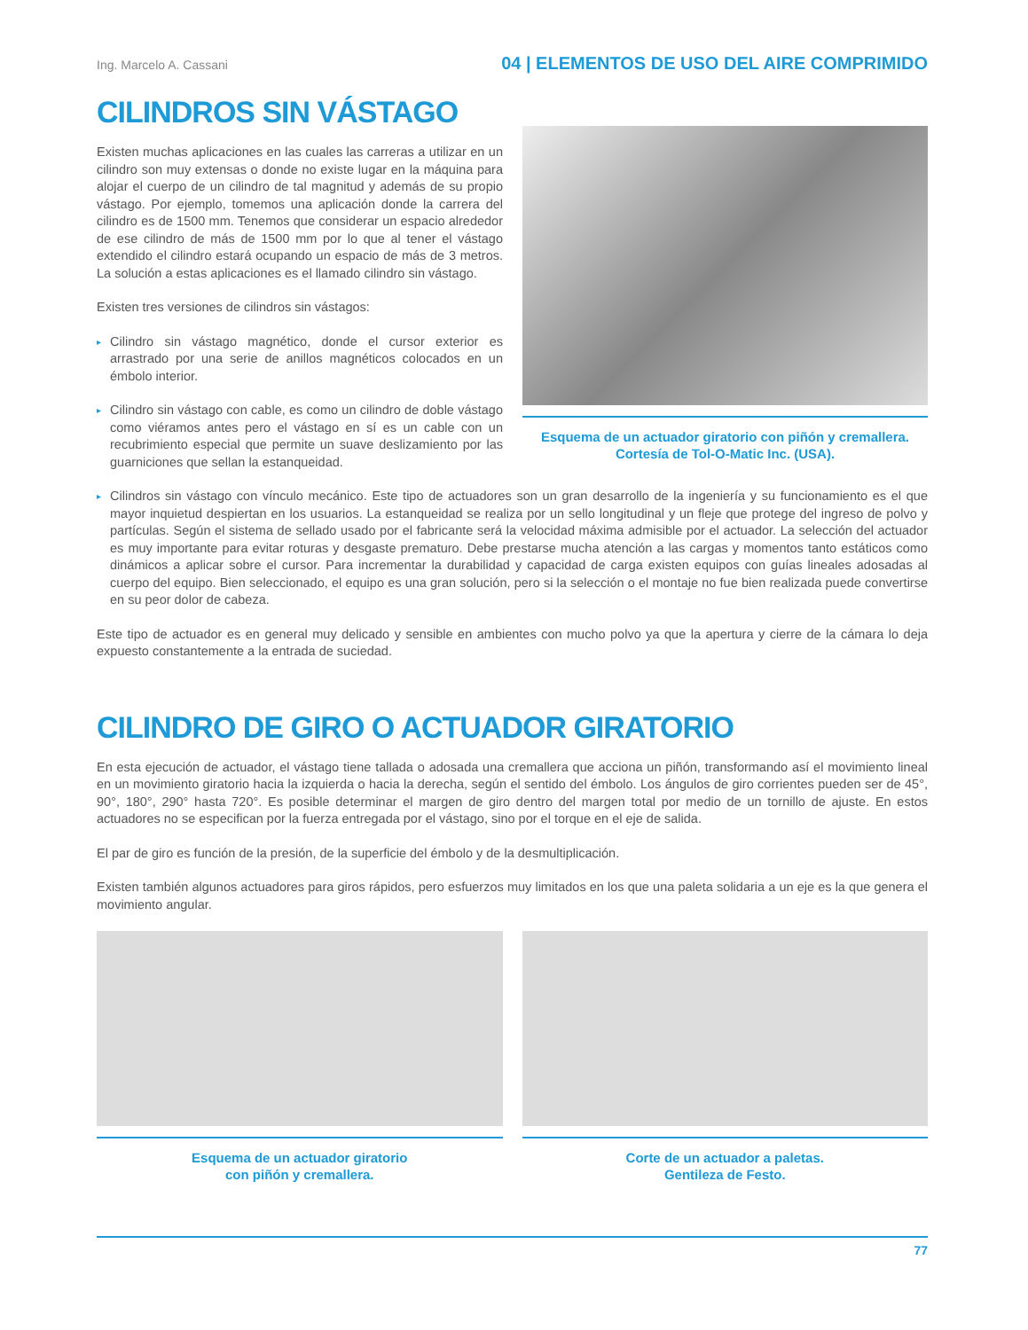Ing. Marcelo A. Cassani 04 | ELEMENTOS DE USO DEL AIRE COMPRIMIDO
CILINDROS SIN VÁSTAGO
Existen muchas aplicaciones en las cuales las carreras a utilizar en un cilindro son muy extensas o donde no existe lugar en la máquina para alojar el cuerpo de un cilindro de tal magnitud y además de su propio vástago. Por ejemplo, tomemos una aplicación donde la carrera del cilindro es de 1500 mm. Tenemos que considerar un espacio alrededor de ese cilindro de más de 1500 mm por lo que al tener el vástago extendido el cilindro estará ocupando un espacio de más de 3 metros. La solución a estas aplicaciones es el llamado cilindro sin vástago.
Existen tres versiones de cilindros sin vástagos:
▸ Cilindro sin vástago magnético, donde el cursor exterior es arrastrado por una serie de anillos magnéticos colocados en un émbolo interior.
▸ Cilindro sin vástago con cable, es como un cilindro de doble vástago como viéramos antes pero el vástago en sí es un cable con un recubrimiento especial que permite un suave deslizamiento por las guarniciones que sellan la estanqueidad.
Esquema de un actuador giratorio con piñón y cremallera.
Cortesía de Tol-O-Matic Inc. (USA).
▸ Cilindros sin vástago con vínculo mecánico. Este tipo de actuadores son un gran desarrollo de la ingeniería y su funcionamiento es el que mayor inquietud despiertan en los usuarios. La estanqueidad se realiza por un sello longitudinal y un fleje que protege del ingreso de polvo y partículas. Según el sistema de sellado usado por el fabricante será la velocidad máxima admisible por el actuador. La selección del actuador es muy importante para evitar roturas y desgaste prematuro. Debe prestarse mucha atención a las cargas y momentos tanto estáticos como dinámicos a aplicar sobre el cursor. Para incrementar la durabilidad y capacidad de carga existen equipos con guías lineales adosadas al cuerpo del equipo. Bien seleccionado, el equipo es una gran solución, pero si la selección o el montaje no fue bien realizada puede convertirse en su peor dolor de cabeza.
Este tipo de actuador es en general muy delicado y sensible en ambientes con mucho polvo ya que la apertura y cierre de la cámara lo deja expuesto constantemente a la entrada de suciedad.
CILINDRO DE GIRO O ACTUADOR GIRATORIO
En esta ejecución de actuador, el vástago tiene tallada o adosada una cremallera que acciona un piñón, transformando así el movimiento lineal en un movimiento giratorio hacia la izquierda o hacia la derecha, según el sentido del émbolo. Los ángulos de giro corrientes pueden ser de 45°, 90°, 180°, 290° hasta 720°. Es posible determinar el margen de giro dentro del margen total por medio de un tornillo de ajuste. En estos actuadores no se especifican por la fuerza entregada por el vástago, sino por el torque en el eje de salida.
El par de giro es función de la presión, de la superficie del émbolo y de la desmultiplicación.
Existen también algunos actuadores para giros rápidos, pero esfuerzos muy limitados en los que una paleta solidaria a un eje es la que genera el movimiento angular.
Esquema de un actuador giratorio
con piñón y cremallera.
Corte de un actuador a paletas.
Gentileza de Festo.
77